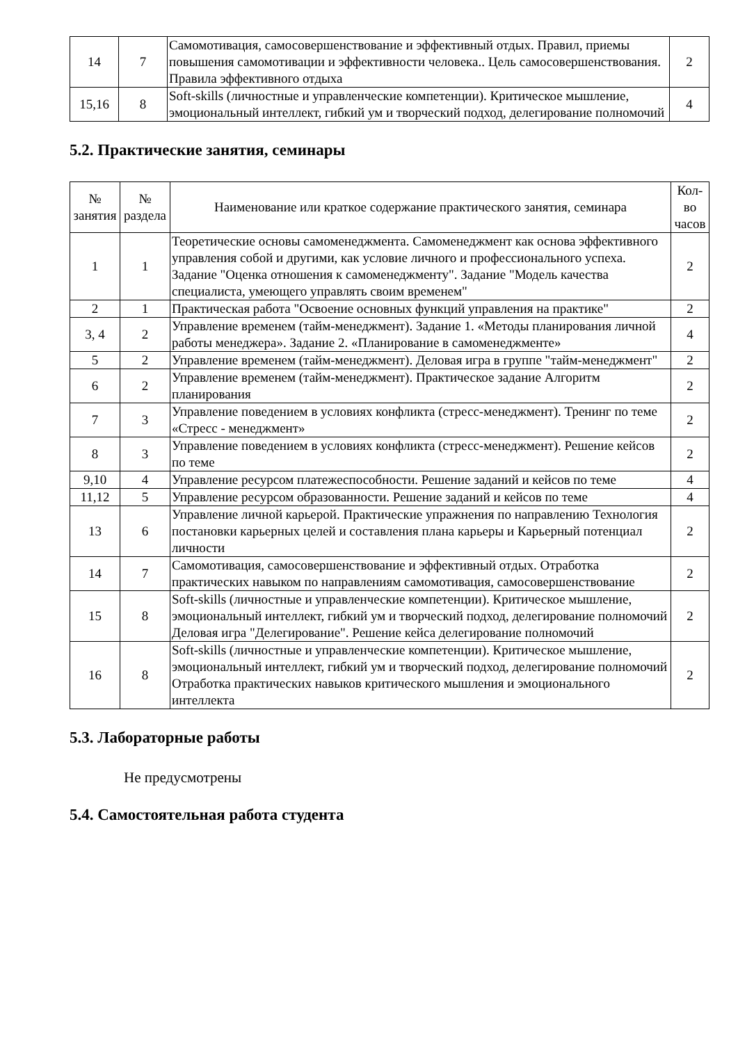| 14 | 7 | Самомотивация, самосовершенствование и эффективный отдых. Правил, приемы повышения самомотивации и эффективности человека.. Цель самосовершенствования. Правила эффективного отдыха | 2 |
| 15,16 | 8 | Soft-skills (личностные и управленческие компетенции). Критическое мышление, эмоциональный интеллект, гибкий ум и творческий подход, делегирование полномочий | 4 |
5.2. Практические занятия, семинары
| № занятия | № раздела | Наименование или краткое содержание практического занятия, семинара | Кол-во часов |
| --- | --- | --- | --- |
| 1 | 1 | Теоретические основы самоменеджмента. Самоменеджмент как основа эффективного управления собой и другими, как условие личного и профессионального успеха. Задание "Оценка отношения к самоменеджменту". Задание "Модель качества специалиста, умеющего управлять своим временем" | 2 |
| 2 | 1 | Практическая работа "Освоение основных функций управления на практике" | 2 |
| 3, 4 | 2 | Управление временем (тайм-менеджмент). Задание 1. «Методы планирования личной работы менеджера». Задание 2. «Планирование в самоменеджменте» | 4 |
| 5 | 2 | Управление временем (тайм-менеджмент). Деловая игра в группе "тайм-менеджмент" | 2 |
| 6 | 2 | Управление временем (тайм-менеджмент). Практическое задание Алгоритм планирования | 2 |
| 7 | 3 | Управление поведением в условиях конфликта (стресс-менеджмент). Тренинг по теме «Стресс - менеджмент» | 2 |
| 8 | 3 | Управление поведением в условиях конфликта (стресс-менеджмент). Решение кейсов по теме | 2 |
| 9,10 | 4 | Управление ресурсом платежеспособности. Решение заданий и кейсов по теме | 4 |
| 11,12 | 5 | Управление ресурсом образованности. Решение заданий и кейсов по теме | 4 |
| 13 | 6 | Управление личной карьерой. Практические упражнения по направлению Технология постановки карьерных целей и составления плана карьеры и Карьерный потенциал личности | 2 |
| 14 | 7 | Самомотивация, самосовершенствование и эффективный отдых. Отработка практических навыком по направлениям самомотивация, самосовершенствование | 2 |
| 15 | 8 | Soft-skills (личностные и управленческие компетенции). Критическое мышление, эмоциональный интеллект, гибкий ум и творческий подход, делегирование полномочий Деловая игра "Делегирование". Решение кейса делегирование полномочий | 2 |
| 16 | 8 | Soft-skills (личностные и управленческие компетенции). Критическое мышление, эмоциональный интеллект, гибкий ум и творческий подход, делегирование полномочий Отработка практических навыков критического мышления и эмоционального интеллекта | 2 |
5.3. Лабораторные работы
Не предусмотрены
5.4. Самостоятельная работа студента